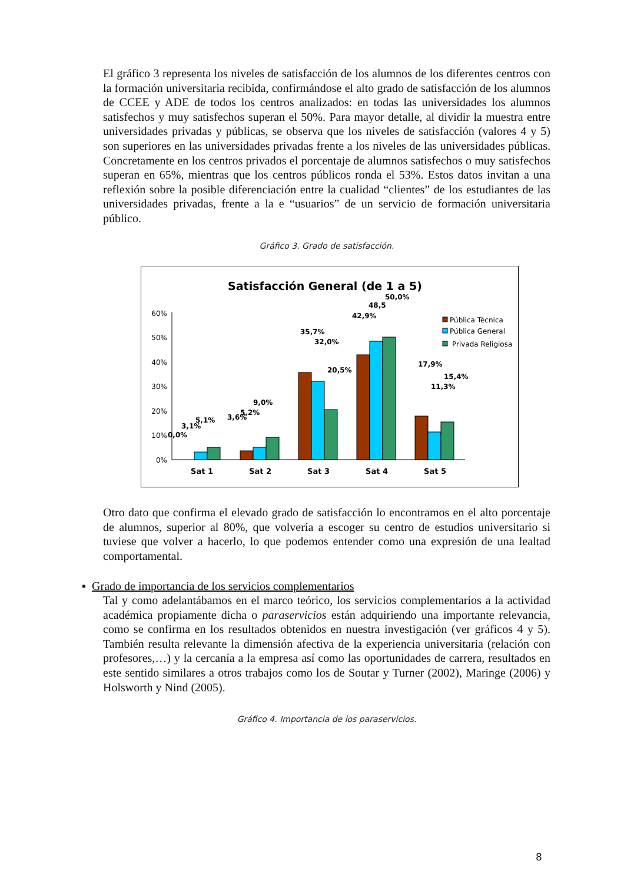El gráfico 3 representa los niveles de satisfacción de los alumnos de los diferentes centros con la formación universitaria recibida, confirmándose el alto grado de satisfacción de los alumnos de CCEE y ADE de todos los centros analizados: en todas las universidades los alumnos satisfechos y muy satisfechos superan el 50%. Para mayor detalle, al dividir la muestra entre universidades privadas y públicas, se observa que los niveles de satisfacción (valores 4 y 5) son superiores en las universidades privadas frente a los niveles de las universidades públicas. Concretamente en los centros privados el porcentaje de alumnos satisfechos o muy satisfechos superan en 65%, mientras que los centros públicos ronda el 53%. Estos datos invitan a una reflexión sobre la posible diferenciación entre la cualidad “clientes” de los estudiantes de las universidades privadas, frente a la e “usuarios” de un servicio de formación universitaria público.
Gráfico 3. Grado de satisfacción.
Satisfacción General (de 1 a 5)
60%
50%
40%
30%
20%
10%
0%
0,0%
3,1%
5,1%
3,6%
5,2%
9,0%
.
35,7%
32,0%
20,5%
42,9%
48,5
50,0%
17,9%
11,3%
15,4%
Sat 1
Sat 2
Sat 3
Sat 4
Sat 5
Pública Técnica
Pública General
Privada Religiosa
Otro dato que confirma el elevado grado de satisfacción lo encontramos en el alto porcentaje de alumnos, superior al 80%, que volvería a escoger su centro de estudios universitario si tuviese que volver a hacerlo, lo que podemos entender como una expresión de una lealtad comportamental.
▪ Grado de importancia de los servicios complementarios
Tal y como adelantábamos en el marco teórico, los servicios complementarios a la actividad académica propiamente dicha o paraservicios están adquiriendo una importante relevancia, como se confirma en los resultados obtenidos en nuestra investigación (ver gráficos 4 y 5). También resulta relevante la dimensión afectiva de la experiencia universitaria (relación con profesores,…) y la cercanía a la empresa así como las oportunidades de carrera, resultados en este sentido similares a otros trabajos como los de Soutar y Turner (2002), Maringe (2006) y Holsworth y Nind (2005).
Gráfico 4. Importancia de los paraservicios.
8